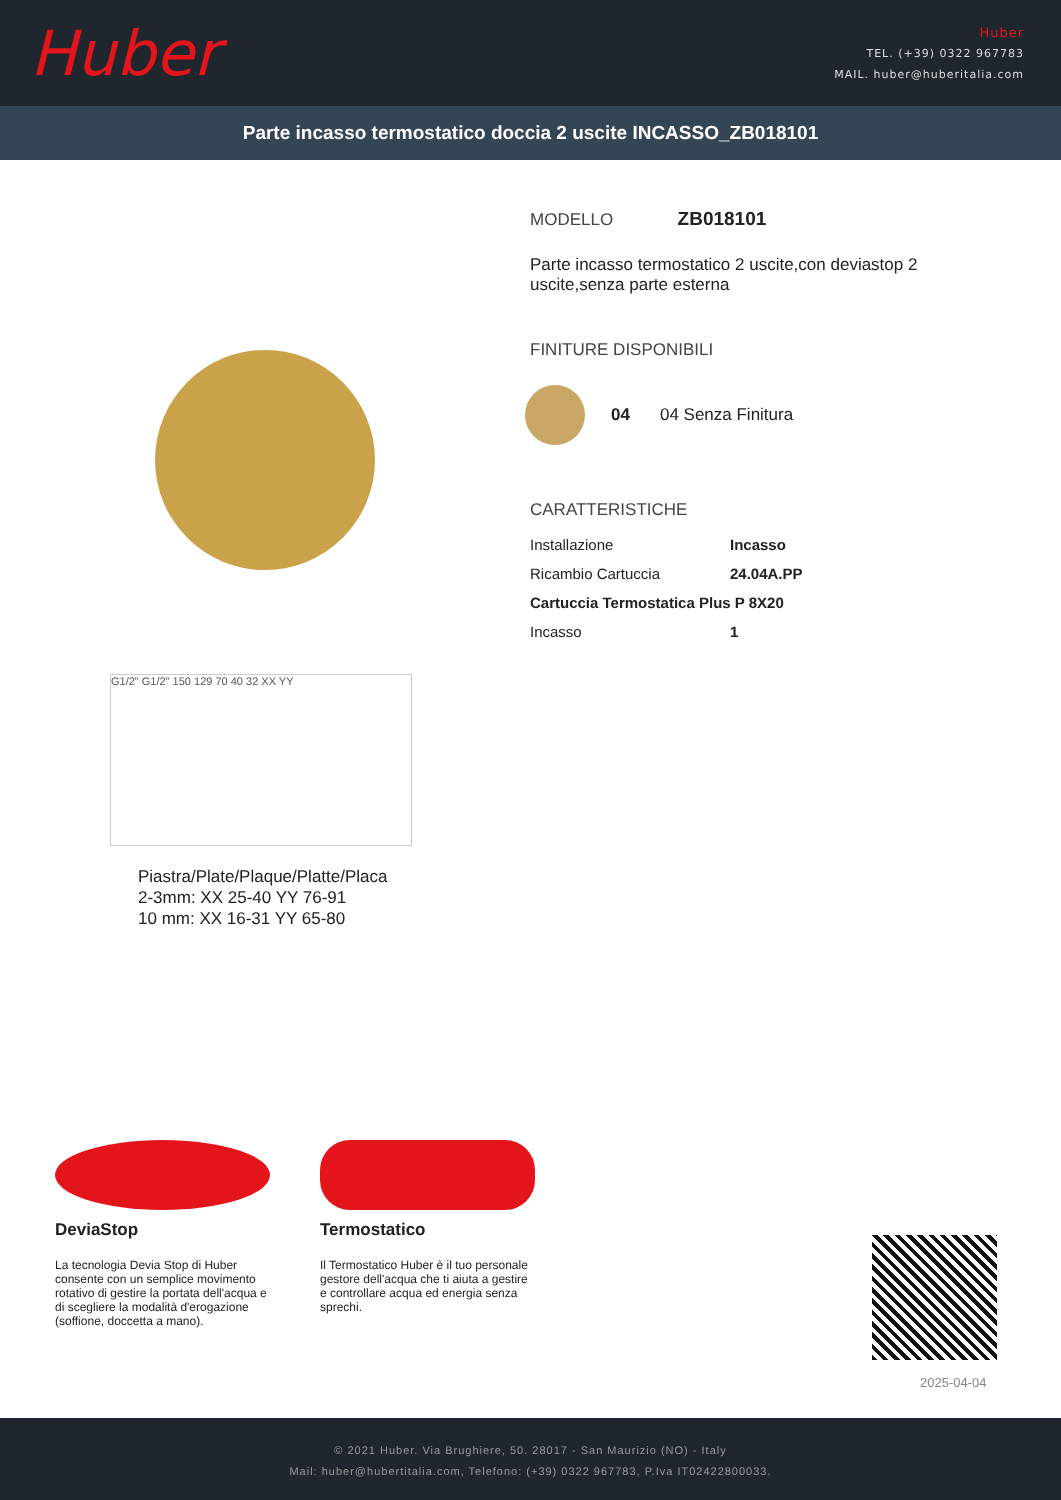Huber
Huber
TEL. (+39) 0322 967783
MAIL. huber@huberitalia.com
Parte incasso termostatico doccia 2 uscite INCASSO_ZB018101
G1/2" G1/2" 150 129 70 40 32 XX YY
Piastra/Plate/Plaque/Platte/Placa
2-3mm: XX 25-40 YY 76-91
10 mm: XX 16-31 YY 65-80
MODELLO ZB018101
Parte incasso termostatico 2 uscite,con deviastop 2 uscite,senza parte esterna
FINITURE DISPONIBILI
04 04 Senza Finitura
CARATTERISTICHE
| Installazione | Incasso |
| Ricambio Cartuccia | 24.04A.PP |
| Cartuccia Termostatica Plus P 8X20 | |
| Incasso | 1 |
DeviaStop
La tecnologia Devia Stop di Huber consente con un semplice movimento rotativo di gestire la portata dell'acqua e di scegliere la modalità d'erogazione (soffione, doccetta a mano).
Termostatico
Il Termostatico Huber è il tuo personale gestore dell'acqua che ti aiuta a gestire e controllare acqua ed energia senza sprechi.
2025-04-04
© 2021 Huber. Via Brughiere, 50. 28017 - San Maurizio (NO) - Italy
Mail: huber@hubertitalia.com, Telefono: (+39) 0322 967783, P.Iva IT02422800033.